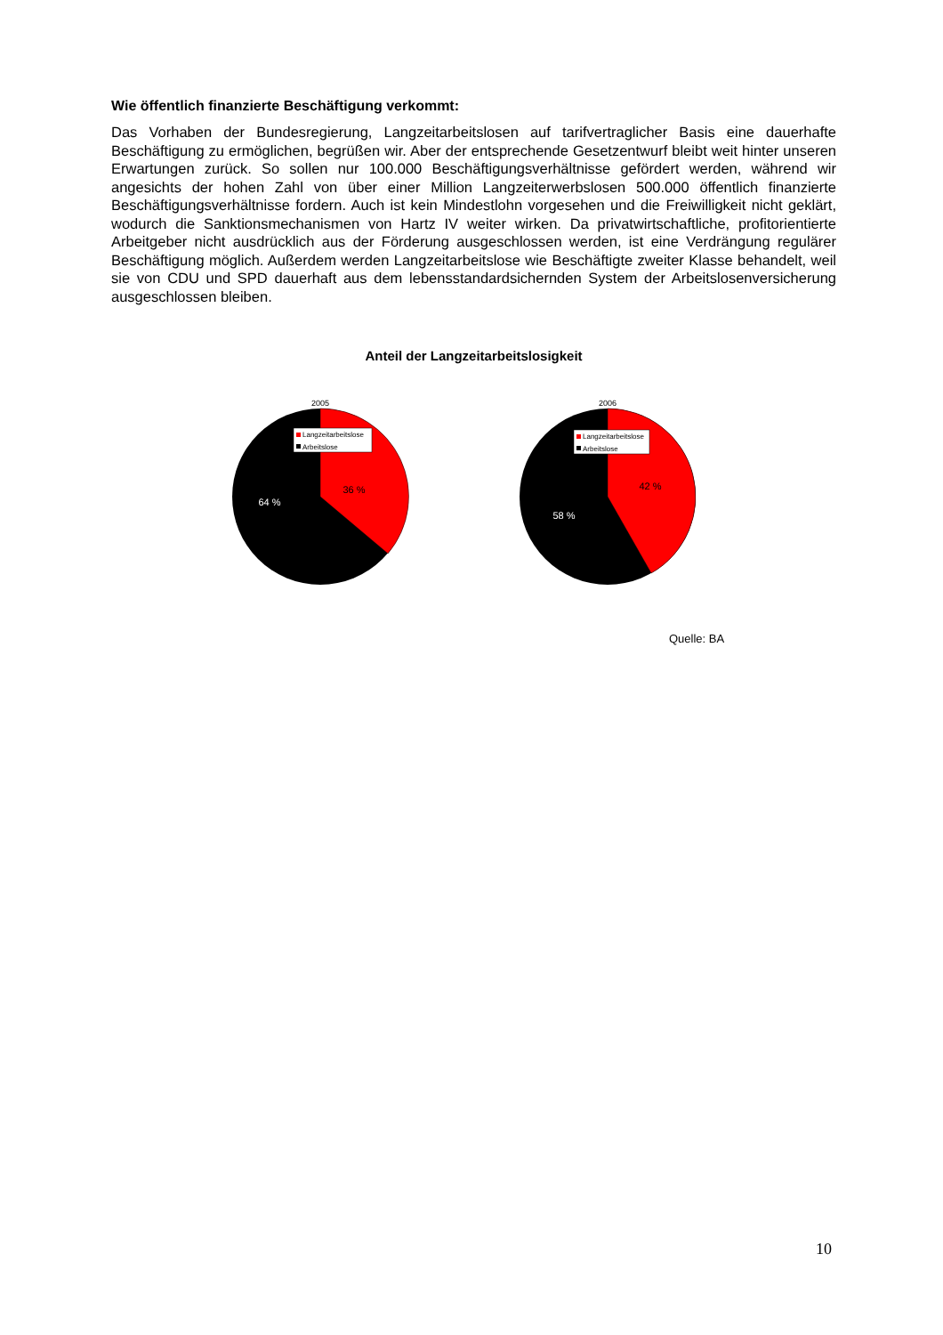Wie öffentlich finanzierte Beschäftigung verkommt:
Das Vorhaben der Bundesregierung, Langzeitarbeitslosen auf tarifvertraglicher Basis eine dauerhafte Beschäftigung zu ermöglichen, begrüßen wir. Aber der entsprechende Gesetzentwurf bleibt weit hinter unseren Erwartungen zurück. So sollen nur 100.000 Beschäftigungsverhältnisse gefördert werden, während wir angesichts der hohen Zahl von über einer Million Langzeiterwerbslosen 500.000 öffentlich finanzierte Beschäftigungsverhältnisse fordern. Auch ist kein Mindestlohn vorgesehen und die Freiwilligkeit nicht geklärt, wodurch die Sanktionsmechanismen von Hartz IV weiter wirken. Da privatwirtschaftliche, profitorientierte Arbeitgeber nicht ausdrücklich aus der Förderung ausgeschlossen werden, ist eine Verdrängung regulärer Beschäftigung möglich. Außerdem werden Langzeitarbeitslose wie Beschäftigte zweiter Klasse behandelt, weil sie von CDU und SPD dauerhaft aus dem lebensstandardsichernden System der Arbeitslosenversicherung ausgeschlossen bleiben.
Anteil der Langzeitarbeitslosigkeit
2005
Langzeitarbeitslose
Arbeitslose
36 %
64 %
2006
Langzeitarbeitslose
Arbeitslose
42 %
58 %
Quelle: BA
10